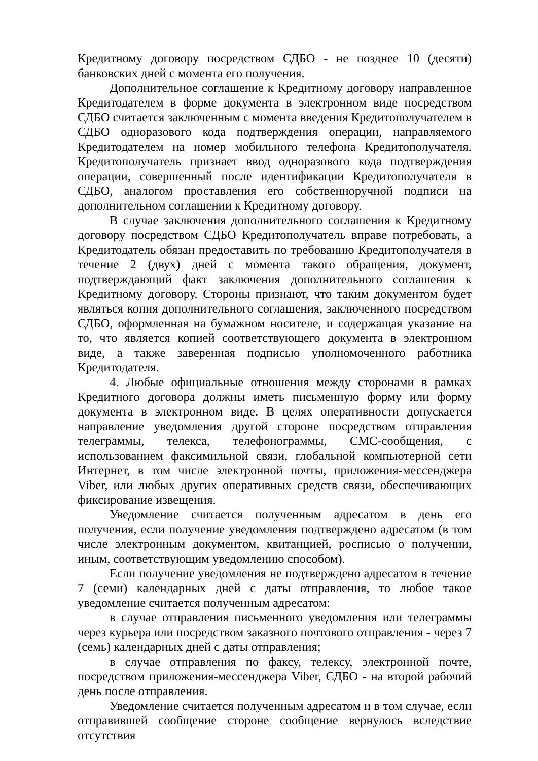Кредитному договору посредством СДБО - не позднее 10 (десяти) банковских дней с момента его получения.
Дополнительное соглашение к Кредитному договору направленное Кредитодателем в форме документа в электронном виде посредством СДБО считается заключенным с момента введения Кредитополучателем в СДБО одноразового кода подтверждения операции, направляемого Кредитодателем на номер мобильного телефона Кредитополучателя. Кредитополучатель признает ввод одноразового кода подтверждения операции, совершенный после идентификации Кредитополучателя в СДБО, аналогом проставления его собственноручной подписи на дополнительном соглашении к Кредитному договору.
В случае заключения дополнительного соглашения к Кредитному договору посредством СДБО Кредитополучатель вправе потребовать, а Кредитодатель обязан предоставить по требованию Кредитополучателя в течение 2 (двух) дней с момента такого обращения, документ, подтверждающий факт заключения дополнительного соглашения к Кредитному договору. Стороны признают, что таким документом будет являться копия дополнительного соглашения, заключенного посредством СДБО, оформленная на бумажном носителе, и содержащая указание на то, что является копией соответствующего документа в электронном виде, а также заверенная подписью уполномоченного работника Кредитодателя.
4. Любые официальные отношения между сторонами в рамках Кредитного договора должны иметь письменную форму или форму документа в электронном виде. В целях оперативности допускается направление уведомления другой стороне посредством отправления телеграммы, телекса, телефонограммы, СМС-сообщения, с использованием факсимильной связи, глобальной компьютерной сети Интернет, в том числе электронной почты, приложения-мессенджера Viber, или любых других оперативных средств связи, обеспечивающих фиксирование извещения.
Уведомление считается полученным адресатом в день его получения, если получение уведомления подтверждено адресатом (в том числе электронным документом, квитанцией, росписью о получении, иным, соответствующим уведомлению способом).
Если получение уведомления не подтверждено адресатом в течение 7 (семи) календарных дней с даты отправления, то любое такое уведомление считается полученным адресатом:
в случае отправления письменного уведомления или телеграммы через курьера или посредством заказного почтового отправления - через 7 (семь) календарных дней с даты отправления;
в случае отправления по факсу, телексу, электронной почте, посредством приложения-мессенджера Viber, СДБО - на второй рабочий день после отправления.
Уведомление считается полученным адресатом и в том случае, если отправившей сообщение стороне сообщение вернулось вследствие отсутствия